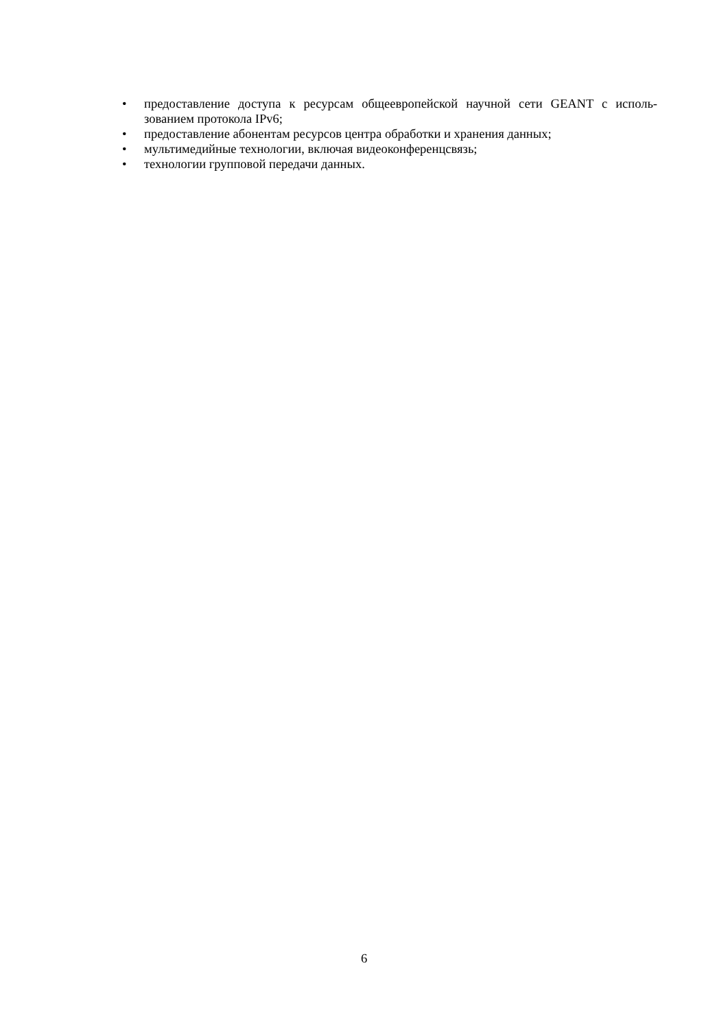• предоставление доступа к ресурсам общеевропейской научной сети GEANT с исполь-зованием протокола IPv6;
• предоставление абонентам ресурсов центра обработки и хранения данных;
• мультимедийные технологии, включая видеоконференцсвязь;
• технологии групповой передачи данных.
6